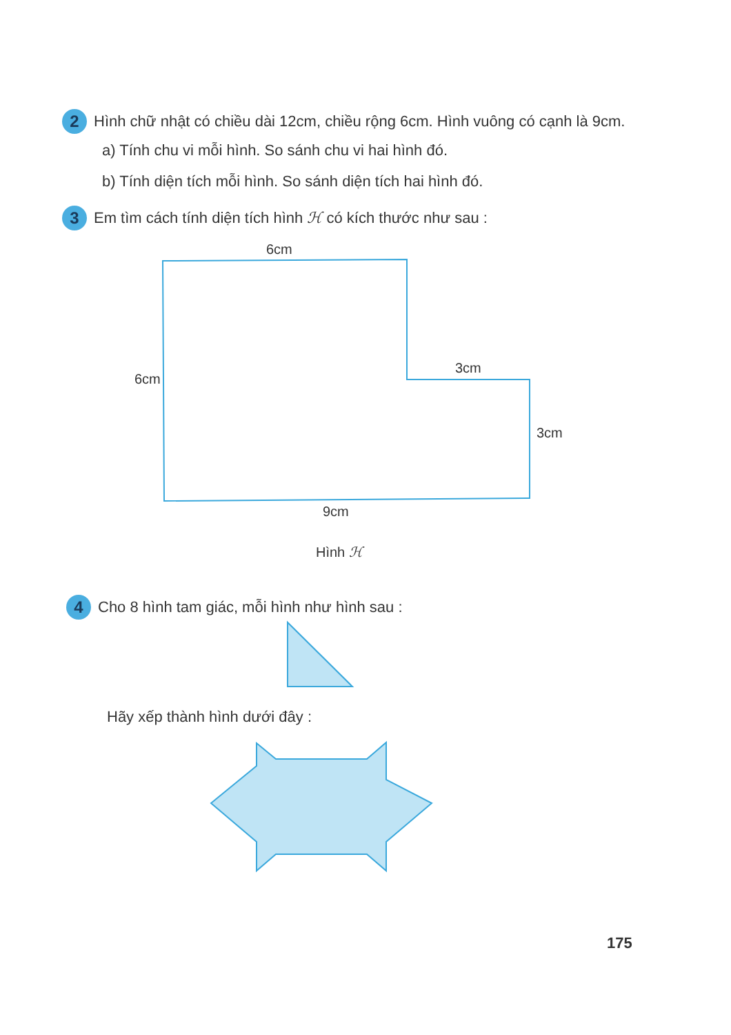2 Hình chữ nhật có chiều dài 12cm, chiều rộng 6cm. Hình vuông có cạnh là 9cm.
a) Tính chu vi mỗi hình. So sánh chu vi hai hình đó.
b) Tính diện tích mỗi hình. So sánh diện tích hai hình đó.
3 Em tìm cách tính diện tích hình ℋ có kích thước như sau :
6cm
6cm
3cm
3cm
9cm
Hình ℋ
4 Cho 8 hình tam giác, mỗi hình như hình sau :
Hãy xếp thành hình dưới đây :
175